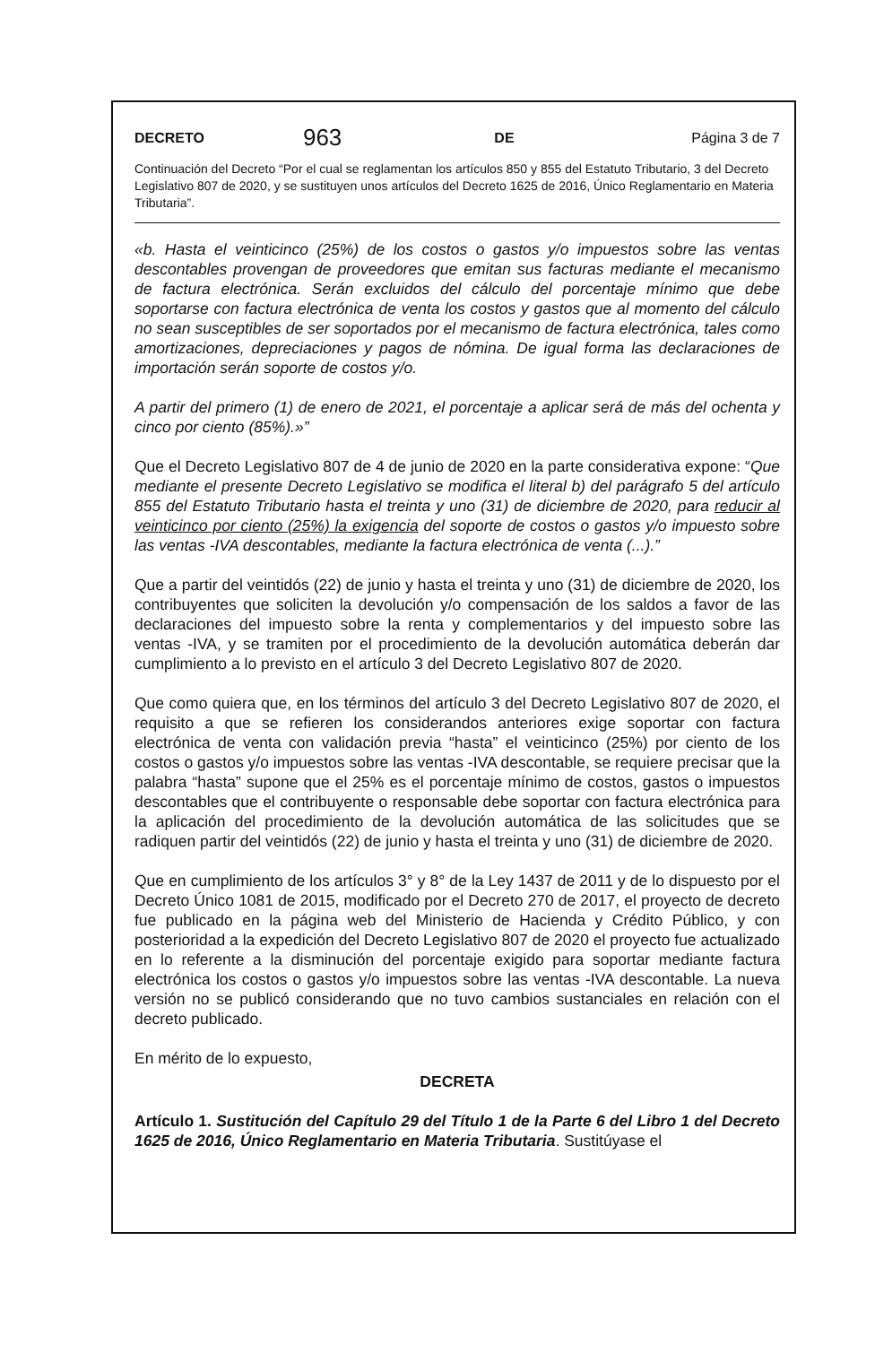DECRETO 963 DE Página 3 de 7
Continuación del Decreto “Por el cual se reglamentan los artículos 850 y 855 del Estatuto Tributario, 3 del Decreto Legislativo 807 de 2020, y se sustituyen unos artículos del Decreto 1625 de 2016, Único Reglamentario en Materia Tributaria”.
«b. Hasta el veinticinco (25%) de los costos o gastos y/o impuestos sobre las ventas descontables provengan de proveedores que emitan sus facturas mediante el mecanismo de factura electrónica. Serán excluidos del cálculo del porcentaje mínimo que debe soportarse con factura electrónica de venta los costos y gastos que al momento del cálculo no sean susceptibles de ser soportados por el mecanismo de factura electrónica, tales como amortizaciones, depreciaciones y pagos de nómina. De igual forma las declaraciones de importación serán soporte de costos y/o.
A partir del primero (1) de enero de 2021, el porcentaje a aplicar será de más del ochenta y cinco por ciento (85%).»”
Que el Decreto Legislativo 807 de 4 de junio de 2020 en la parte considerativa expone: “Que mediante el presente Decreto Legislativo se modifica el literal b) del parágrafo 5 del artículo 855 del Estatuto Tributario hasta el treinta y uno (31) de diciembre de 2020, para reducir al veinticinco por ciento (25%) la exigencia del soporte de costos o gastos y/o impuesto sobre las ventas -IVA descontables, mediante la factura electrónica de venta (...).”
Que a partir del veintidós (22) de junio y hasta el treinta y uno (31) de diciembre de 2020, los contribuyentes que soliciten la devolución y/o compensación de los saldos a favor de las declaraciones del impuesto sobre la renta y complementarios y del impuesto sobre las ventas -IVA, y se tramiten por el procedimiento de la devolución automática deberán dar cumplimiento a lo previsto en el artículo 3 del Decreto Legislativo 807 de 2020.
Que como quiera que, en los términos del artículo 3 del Decreto Legislativo 807 de 2020, el requisito a que se refieren los considerandos anteriores exige soportar con factura electrónica de venta con validación previa “hasta” el veinticinco (25%) por ciento de los costos o gastos y/o impuestos sobre las ventas -IVA descontable, se requiere precisar que la palabra “hasta” supone que el 25% es el porcentaje mínimo de costos, gastos o impuestos descontables que el contribuyente o responsable debe soportar con factura electrónica para la aplicación del procedimiento de la devolución automática de las solicitudes que se radiquen partir del veintidós (22) de junio y hasta el treinta y uno (31) de diciembre de 2020.
Que en cumplimiento de los artículos 3° y 8° de la Ley 1437 de 2011 y de lo dispuesto por el Decreto Único 1081 de 2015, modificado por el Decreto 270 de 2017, el proyecto de decreto fue publicado en la página web del Ministerio de Hacienda y Crédito Público, y con posterioridad a la expedición del Decreto Legislativo 807 de 2020 el proyecto fue actualizado en lo referente a la disminución del porcentaje exigido para soportar mediante factura electrónica los costos o gastos y/o impuestos sobre las ventas -IVA descontable. La nueva versión no se publicó considerando que no tuvo cambios sustanciales en relación con el decreto publicado.
En mérito de lo expuesto,
DECRETA
Artículo 1. Sustitución del Capítulo 29 del Título 1 de la Parte 6 del Libro 1 del Decreto 1625 de 2016, Único Reglamentario en Materia Tributaria. Sustitúyase el